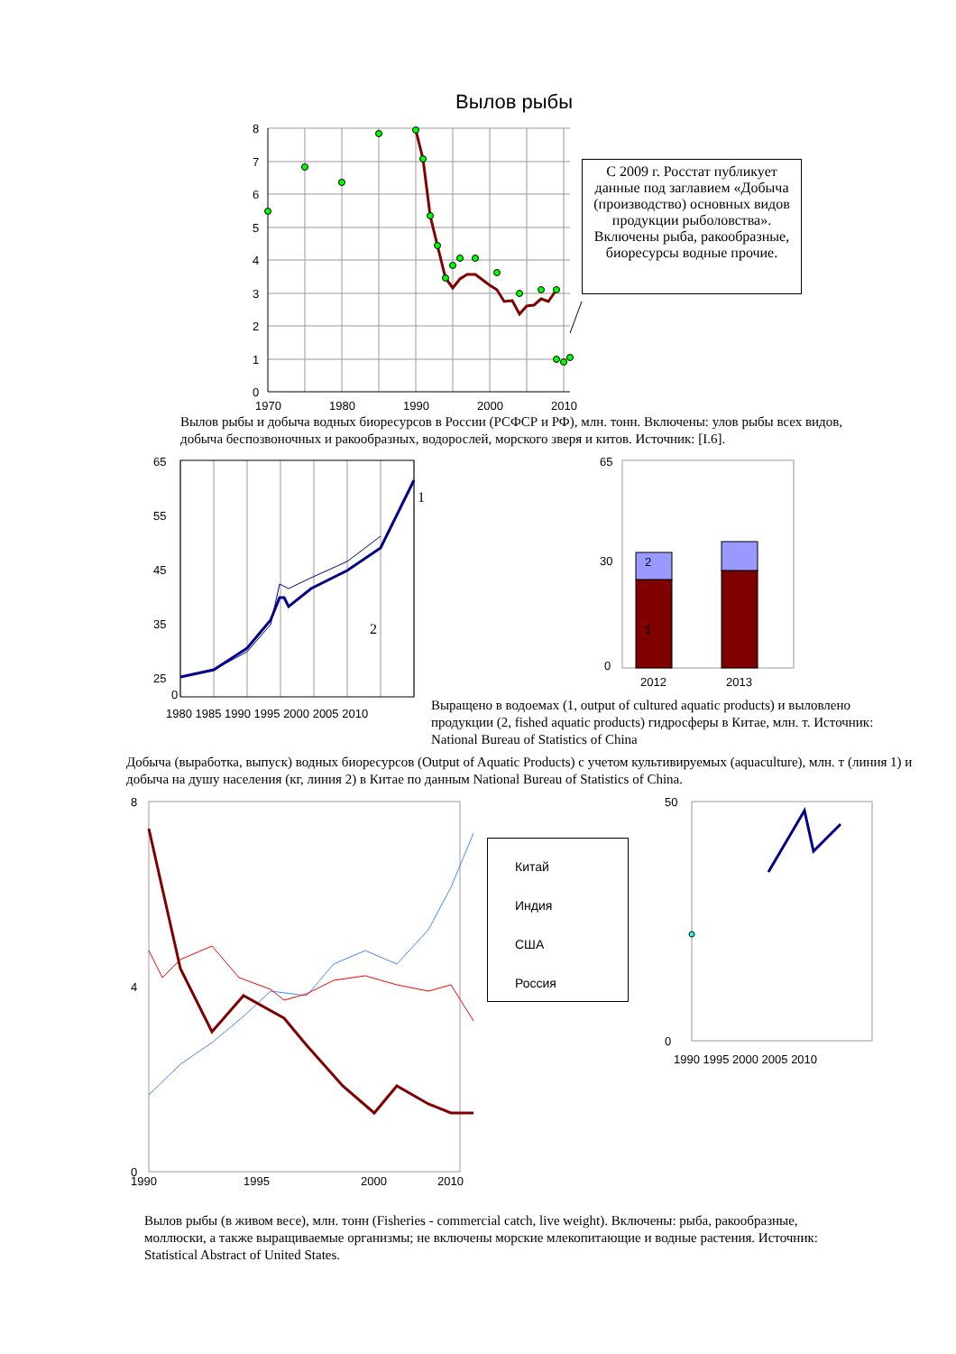Вылов рыбы
8
7
6
5
4
3
2
1
0
1970
1980
1990
2000
2010
С 2009 г. Росстат публикует данные под заглавием «Добыча (производство) основных видов продукции рыболовства». Включены рыба, ракообразные, биоресурсы водные прочие.
Вылов рыбы и добыча водных биоресурсов в России (РСФСР и РФ), млн. тонн. Включены: улов рыбы всех видов, добыча беспозвоночных и ракообразных, водорослей, морского зверя и китов. Источник: [I.6].
65
55
45
35
25
0
1
2
1980 1985 1990 1995 2000 2005 2010
65
30
0
2
1
2012
2013
Выращено в водоемах (1, output of cultured aquatic products) и выловлено продукции (2, fished aquatic products) гидросферы в Китае, млн. т. Источник: National Bureau of Statistics of China
Добыча (выработка, выпуск) водных биоресурсов (Output of Aquatic Products) с учетом культивируемых (aquaculture), млн. т (линия 1) и добыча на душу населения (кг, линия 2) в Китае по данным National Bureau of Statistics of China.
8
4
0
1990
1995
2000
2010
Китай
Индия
США
Россия
50
0
1990 1995 2000 2005 2010
Вылов рыбы (в живом весе), млн. тонн (Fisheries - commercial catch, live weight). Включены: рыба, ракообразные, моллюски, а также выращиваемые организмы; не включены морские млекопитающие и водные растения. Источник: Statistical Abstract of United States.